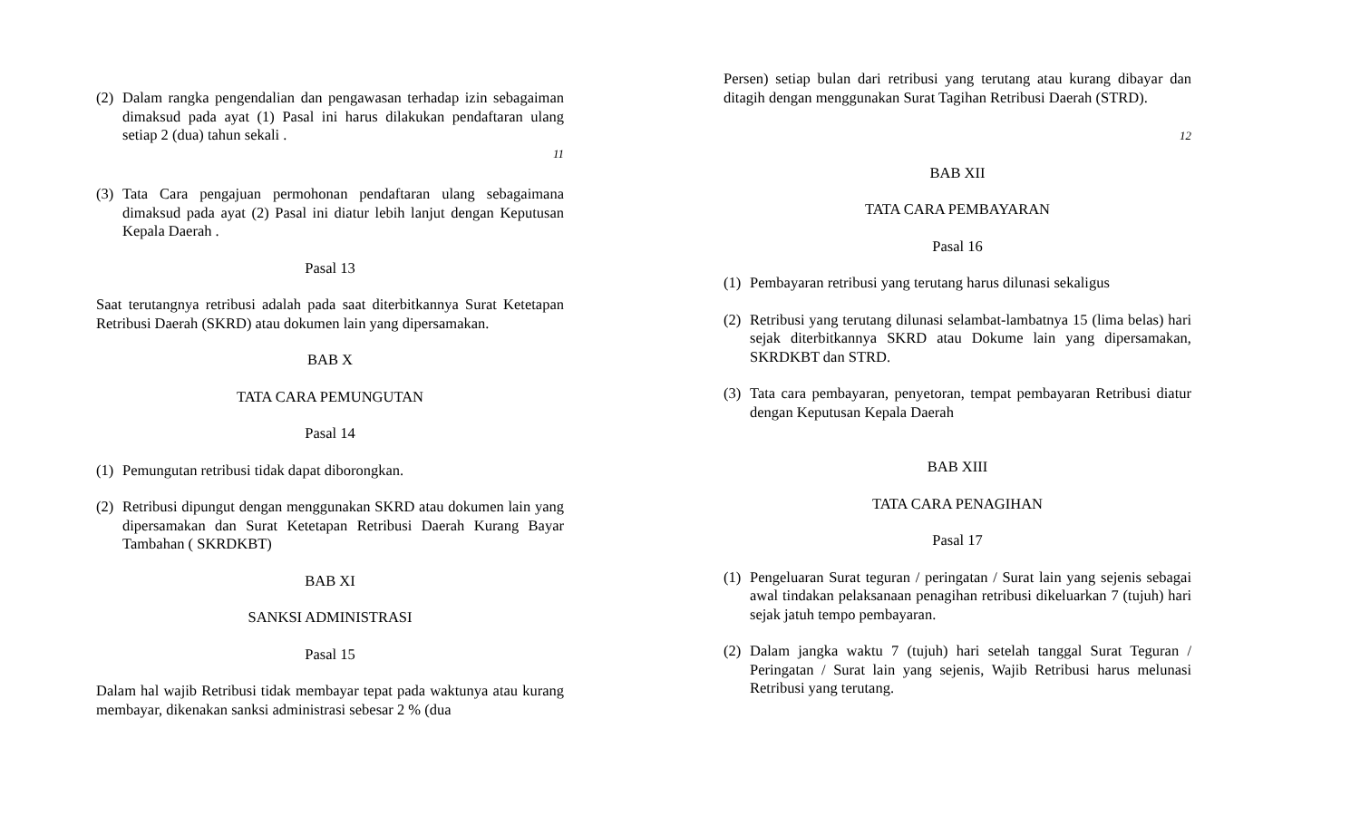(2)
Dalam rangka pengendalian dan pengawasan terhadap izin sebagaiman dimaksud pada ayat (1) Pasal ini harus dilakukan pendaftaran ulang setiap 2 (dua) tahun sekali .
11
(3)
Tata Cara pengajuan permohonan pendaftaran ulang sebagaimana dimaksud pada ayat (2) Pasal ini diatur lebih lanjut dengan Keputusan Kepala Daerah .
Pasal 13
Saat terutangnya retribusi adalah pada saat diterbitkannya Surat Ketetapan Retribusi Daerah (SKRD) atau dokumen lain yang dipersamakan.
BAB X
TATA CARA PEMUNGUTAN
Pasal 14
(1)
Pemungutan retribusi tidak dapat diborongkan.
(2)
Retribusi dipungut dengan menggunakan SKRD atau dokumen lain yang dipersamakan dan Surat Ketetapan Retribusi Daerah Kurang Bayar Tambahan ( SKRDKBT)
BAB XI
SANKSI ADMINISTRASI
Pasal 15
Dalam hal wajib Retribusi tidak membayar tepat pada waktunya atau kurang membayar, dikenakan sanksi administrasi sebesar 2 % (dua
Persen) setiap bulan dari retribusi yang terutang atau kurang dibayar dan ditagih dengan menggunakan Surat Tagihan Retribusi Daerah (STRD).
12
BAB XII
TATA CARA PEMBAYARAN
Pasal 16
(1)
Pembayaran retribusi yang terutang harus dilunasi sekaligus
(2)
Retribusi yang terutang dilunasi selambat-lambatnya 15 (lima belas) hari sejak diterbitkannya SKRD atau Dokume lain yang dipersamakan, SKRDKBT dan STRD.
(3)
Tata cara pembayaran, penyetoran, tempat pembayaran Retribusi diatur dengan Keputusan Kepala Daerah
BAB XIII
TATA CARA PENAGIHAN
Pasal 17
(1)
Pengeluaran Surat teguran / peringatan / Surat lain yang sejenis sebagai awal tindakan pelaksanaan penagihan retribusi dikeluarkan 7 (tujuh) hari sejak jatuh tempo pembayaran.
(2)
Dalam jangka waktu 7 (tujuh) hari setelah tanggal Surat Teguran / Peringatan / Surat lain yang sejenis, Wajib Retribusi harus melunasi Retribusi yang terutang.